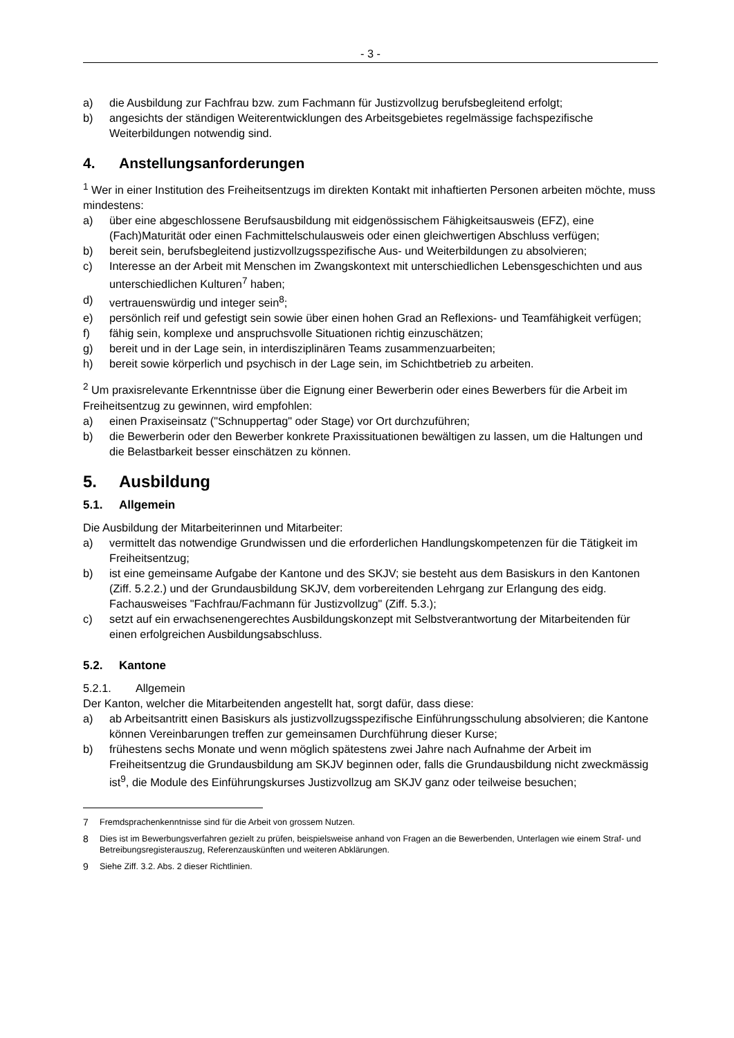- 3 -
a) die Ausbildung zur Fachfrau bzw. zum Fachmann für Justizvollzug berufsbegleitend erfolgt;
b) angesichts der ständigen Weiterentwicklungen des Arbeitsgebietes regelmässige fachspezifische Weiterbildungen notwendig sind.
4. Anstellungsanforderungen
<sup>1</sup> Wer in einer Institution des Freiheitsentzugs im direkten Kontakt mit inhaftierten Personen arbeiten möchte, muss mindestens:
a) über eine abgeschlossene Berufsausbildung mit eidgenössischem Fähigkeitsausweis (EFZ), eine (Fach)Maturität oder einen Fachmittelschulausweis oder einen gleichwertigen Abschluss verfügen;
b) bereit sein, berufsbegleitend justizvollzugsspezifische Aus- und Weiterbildungen zu absolvieren;
c) Interesse an der Arbeit mit Menschen im Zwangskontext mit unterschiedlichen Lebensgeschichten und aus unterschiedlichen Kulturen<sup>7</sup> haben;
d) vertrauenswürdig und integer sein<sup>8</sup>;
e) persönlich reif und gefestigt sein sowie über einen hohen Grad an Reflexions- und Teamfähigkeit verfügen;
f) fähig sein, komplexe und anspruchsvolle Situationen richtig einzuschätzen;
g) bereit und in der Lage sein, in interdisziplinären Teams zusammenzuarbeiten;
h) bereit sowie körperlich und psychisch in der Lage sein, im Schichtbetrieb zu arbeiten.
<sup>2</sup> Um praxisrelevante Erkenntnisse über die Eignung einer Bewerberin oder eines Bewerbers für die Arbeit im Freiheitsentzug zu gewinnen, wird empfohlen:
a) einen Praxiseinsatz ("Schnuppertag" oder Stage) vor Ort durchzuführen;
b) die Bewerberin oder den Bewerber konkrete Praxissituationen bewältigen zu lassen, um die Haltungen und die Belastbarkeit besser einschätzen zu können.
5. Ausbildung
5.1. Allgemein
Die Ausbildung der Mitarbeiterinnen und Mitarbeiter:
a) vermittelt das notwendige Grundwissen und die erforderlichen Handlungskompetenzen für die Tätigkeit im Freiheitsentzug;
b) ist eine gemeinsame Aufgabe der Kantone und des SKJV; sie besteht aus dem Basiskurs in den Kantonen (Ziff. 5.2.2.) und der Grundausbildung SKJV, dem vorbereitenden Lehrgang zur Erlangung des eidg. Fachausweises "Fachfrau/Fachmann für Justizvollzug" (Ziff. 5.3.);
c) setzt auf ein erwachsenengerechtes Ausbildungskonzept mit Selbstverantwortung der Mitarbeitenden für einen erfolgreichen Ausbildungsabschluss.
5.2. Kantone
5.2.1. Allgemein
Der Kanton, welcher die Mitarbeitenden angestellt hat, sorgt dafür, dass diese:
a) ab Arbeitsantritt einen Basiskurs als justizvollzugsspezifische Einführungsschulung absolvieren; die Kantone können Vereinbarungen treffen zur gemeinsamen Durchführung dieser Kurse;
b) frühestens sechs Monate und wenn möglich spätestens zwei Jahre nach Aufnahme der Arbeit im Freiheitsentzug die Grundausbildung am SKJV beginnen oder, falls die Grundausbildung nicht zweckmässig ist<sup>9</sup>, die Module des Einführungskurses Justizvollzug am SKJV ganz oder teilweise besuchen;
7 Fremdsprachenkenntnisse sind für die Arbeit von grossem Nutzen.
8 Dies ist im Bewerbungsverfahren gezielt zu prüfen, beispielsweise anhand von Fragen an die Bewerbenden, Unterlagen wie einem Straf- und Betreibungsregisterauszug, Referenzauskünften und weiteren Abklärungen.
9 Siehe Ziff. 3.2. Abs. 2 dieser Richtlinien.